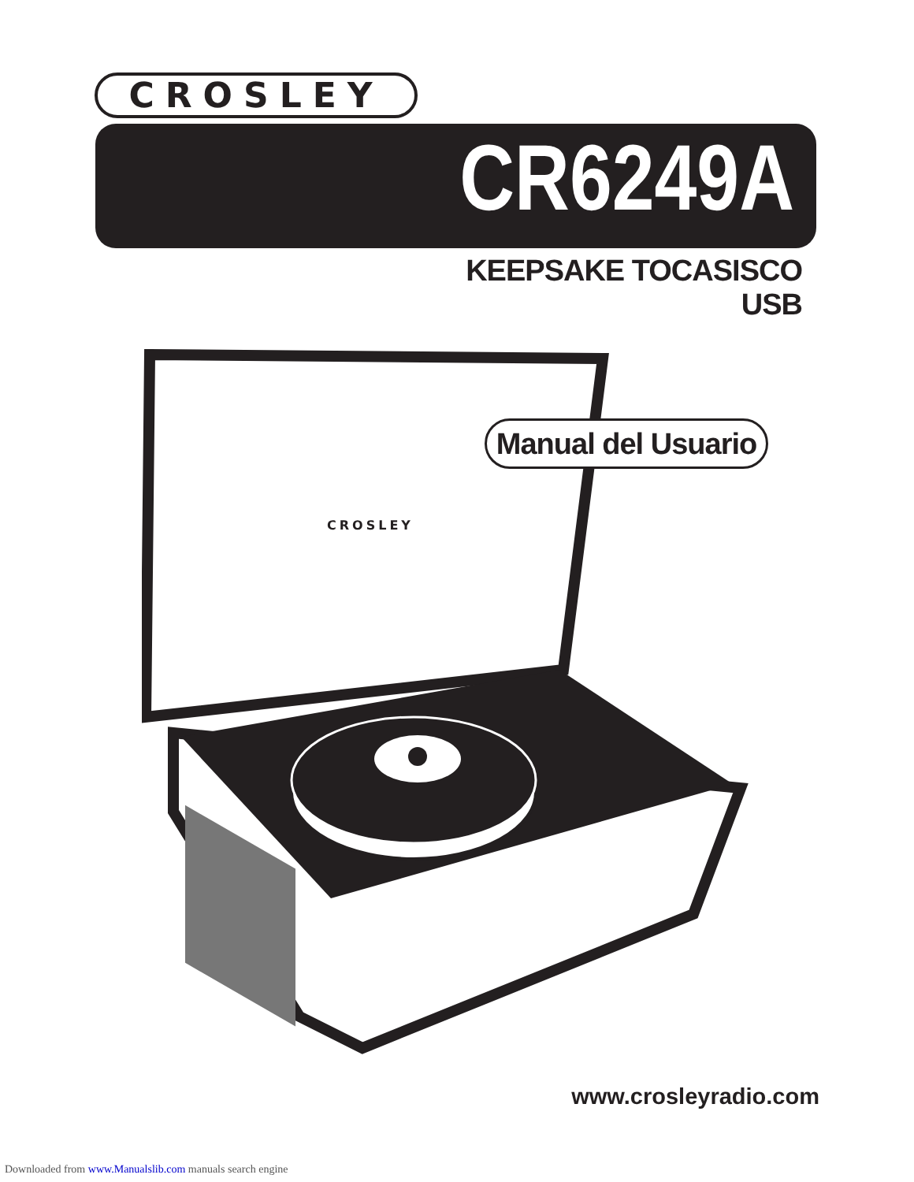CROSLEY
CR6249A
KEEPSAKE TOCASISCO USB
CROSLEY
Manual del Usuario
www.crosleyradio.com
Downloaded from www.Manualslib.com manuals search engine